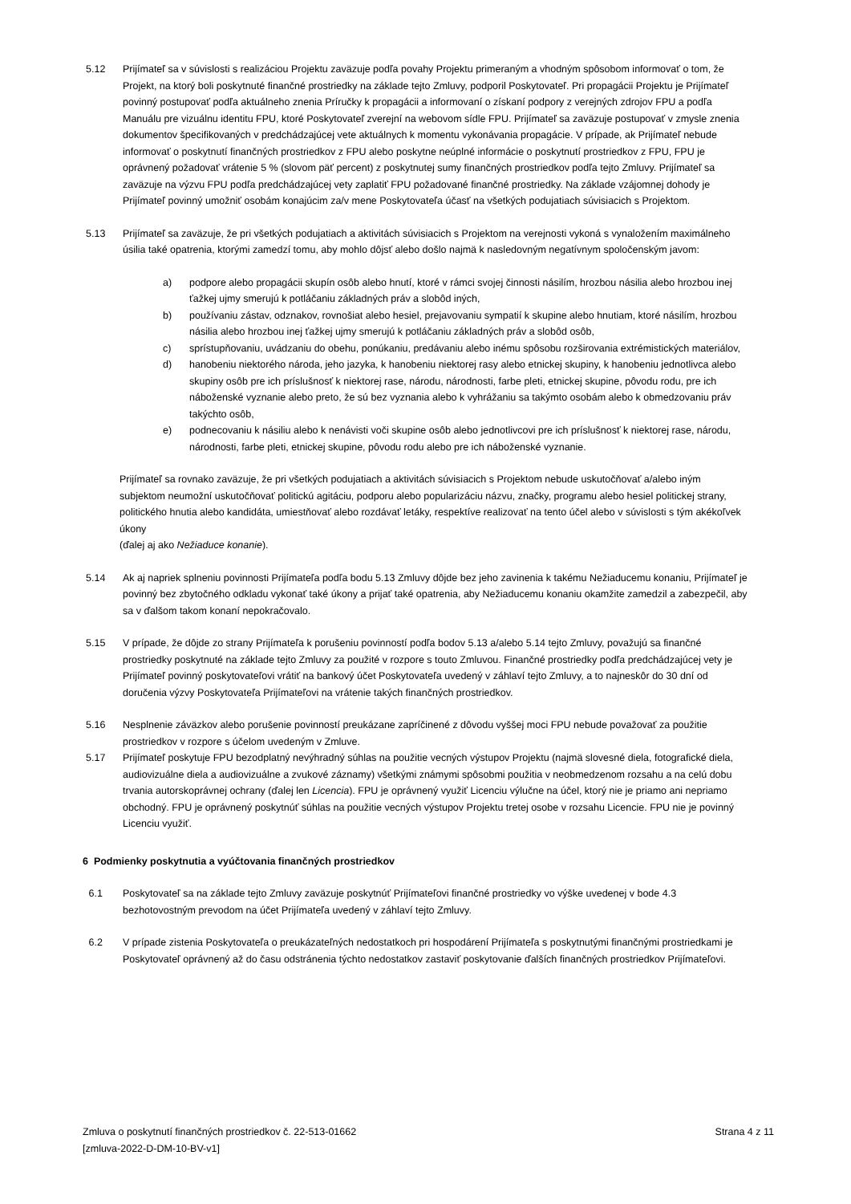5.12 Prijímateľ sa v súvislosti s realizáciou Projektu zaväzuje podľa povahy Projektu primeraným a vhodným spôsobom informovať o tom, že Projekt, na ktorý boli poskytnuté finančné prostriedky na základe tejto Zmluvy, podporil Poskytovateľ. Pri propagácii Projektu je Prijímateľ povinný postupovať podľa aktuálneho znenia Príručky k propagácii a informovaní o získaní podpory z verejných zdrojov FPU a podľa Manuálu pre vizuálnu identitu FPU, ktoré Poskytovateľ zverejní na webovom sídle FPU. Prijímateľ sa zaväzuje postupovať v zmysle znenia dokumentov špecifikovaných v predchádzajúcej vete aktuálnych k momentu vykonávania propagácie. V prípade, ak Prijímateľ nebude informovať o poskytnutí finančných prostriedkov z FPU alebo poskytne neúplné informácie o poskytnutí prostriedkov z FPU, FPU je oprávnený požadovať vrátenie 5 % (slovom päť percent) z poskytnutej sumy finančných prostriedkov podľa tejto Zmluvy. Prijímateľ sa zaväzuje na výzvu FPU podľa predchádzajúcej vety zaplatiť FPU požadované finančné prostriedky. Na základe vzájomnej dohody je Prijímateľ povinný umožniť osobám konajúcim za/v mene Poskytovateľa účasť na všetkých podujatiach súvisiacich s Projektom.
5.13 Prijímateľ sa zaväzuje, že pri všetkých podujatiach a aktivitách súvisiacich s Projektom na verejnosti vykoná s vynaložením maximálneho úsilia také opatrenia, ktorými zamedzí tomu, aby mohlo dôjsť alebo došlo najmä k nasledovným negatívnym spoločenským javom:
a) podpore alebo propagácii skupín osôb alebo hnutí, ktoré v rámci svojej činnosti násilím, hrozbou násilia alebo hrozbou inej ťažkej ujmy smerujú k potláčaniu základných práv a slobôd iných,
b) používaniu zástav, odznakov, rovnošiat alebo hesiel, prejavovaniu sympatií k skupine alebo hnutiam, ktoré násilím, hrozbou násilia alebo hrozbou inej ťažkej ujmy smerujú k potláčaniu základných práv a slobôd osôb,
c) sprístupňovaniu, uvádzaniu do obehu, ponúkaniu, predávaniu alebo inému spôsobu rozširovania extrémistických materiálov,
d) hanobeniu niektorého národa, jeho jazyka, k hanobeniu niektorej rasy alebo etnickej skupiny, k hanobeniu jednotlivca alebo skupiny osôb pre ich príslušnosť k niektorej rase, národu, národnosti, farbe pleti, etnickej skupine, pôvodu rodu, pre ich náboženské vyznanie alebo preto, že sú bez vyznania alebo k vyhrážaniu sa takýmto osobám alebo k obmedzovaniu práv takýchto osôb,
e) podnecovaniu k násiliu alebo k nenávisti voči skupine osôb alebo jednotlivcovi pre ich príslušnosť k niektorej rase, národu, národnosti, farbe pleti, etnickej skupine, pôvodu rodu alebo pre ich náboženské vyznanie.
Prijímateľ sa rovnako zaväzuje, že pri všetkých podujatiach a aktivitách súvisiacich s Projektom nebude uskutočňovať a/alebo iným subjektom neumožní uskutočňovať politickú agitáciu, podporu alebo popularizáciu názvu, značky, programu alebo hesiel politickej strany, politického hnutia alebo kandidáta, umiestňovať alebo rozdávať letáky, respektíve realizovať na tento účel alebo v súvislosti s tým akékoľvek úkony
(ďalej aj ako Nežiaduce konanie).
5.14 Ak aj napriek splneniu povinnosti Prijímateľa podľa bodu 5.13 Zmluvy dôjde bez jeho zavinenia k takému Nežiaducemu konaniu, Prijímateľ je povinný bez zbytočného odkladu vykonať také úkony a prijať také opatrenia, aby Nežiaducemu konaniu okamžite zamedzil a zabezpečil, aby sa v ďalšom takom konaní nepokračovalo.
5.15 V prípade, že dôjde zo strany Prijímateľa k porušeniu povinností podľa bodov 5.13 a/alebo 5.14 tejto Zmluvy, považujú sa finančné prostriedky poskytnuté na základe tejto Zmluvy za použité v rozpore s touto Zmluvou. Finančné prostriedky podľa predchádzajúcej vety je Prijímateľ povinný poskytovateľovi vrátiť na bankový účet Poskytovateľa uvedený v záhlaví tejto Zmluvy, a to najneskôr do 30 dní od doručenia výzvy Poskytovateľa Prijímateľovi na vrátenie takých finančných prostriedkov.
5.16 Nesplnenie záväzkov alebo porušenie povinností preukázane zapríčinené z dôvodu vyššej moci FPU nebude považovať za použitie prostriedkov v rozpore s účelom uvedeným v Zmluve.
5.17 Prijímateľ poskytuje FPU bezodplatný nevýhradný súhlas na použitie vecných výstupov Projektu (najmä slovesné diela, fotografické diela, audiovizuálne diela a audiovizuálne a zvukové záznamy) všetkými známymi spôsobmi použitia v neobmedzenom rozsahu a na celú dobu trvania autorskoprávnej ochrany (ďalej len Licencia). FPU je oprávnený využiť Licenciu výlučne na účel, ktorý nie je priamo ani nepriamo obchodný. FPU je oprávnený poskytnúť súhlas na použitie vecných výstupov Projektu tretej osobe v rozsahu Licencie. FPU nie je povinný Licenciu využiť.
6 Podmienky poskytnutia a vyúčtovania finančných prostriedkov
6.1 Poskytovateľ sa na základe tejto Zmluvy zaväzuje poskytnúť Prijímateľovi finančné prostriedky vo výške uvedenej v bode 4.3 bezhotovostným prevodom na účet Prijímateľa uvedený v záhlaví tejto Zmluvy.
6.2 V prípade zistenia Poskytovateľa o preukázateľných nedostatkoch pri hospodárení Prijímateľa s poskytnutými finančnými prostriedkami je Poskytovateľ oprávnený až do času odstránenia týchto nedostatkov zastaviť poskytovanie ďalších finančných prostriedkov Prijímateľovi.
Zmluva o poskytnutí finančných prostriedkov č. 22-513-01662
[zmluva-2022-D-DM-10-BV-v1]
Strana 4 z 11